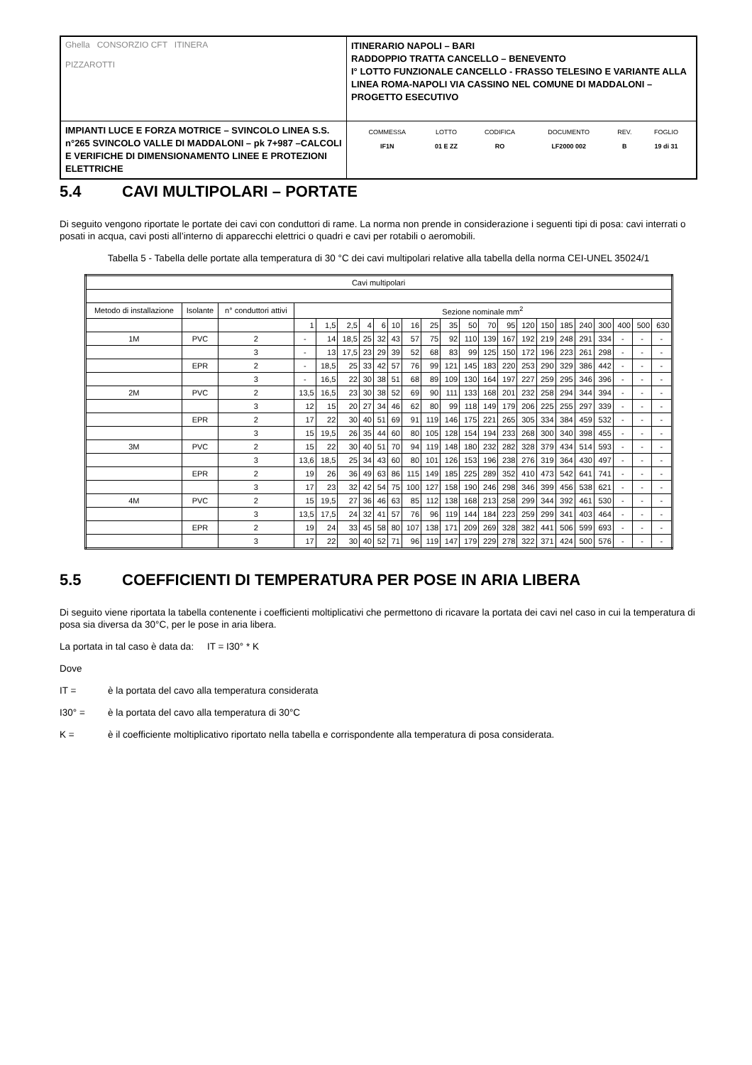| Ghella CONSORZIO CFT ITINERA PIZZAROTTI | ITINERARIO NAPOLI – BARI RADDOPPIO TRATTA CANCELLO – BENEVENTO I° LOTTO FUNZIONALE CANCELLO - FRASSO TELESINO E VARIANTE ALLA LINEA ROMA-NAPOLI VIA CASSINO NEL COMUNE DI MADDALONI – PROGETTO ESECUTIVO |
| IMPIANTI LUCE E FORZA MOTRICE – SVINCOLO LINEA S.S. n°265 SVINCOLO VALLE DI MADDALONI – pk 7+987 –CALCOLI E VERIFICHE DI DIMENSIONAMENTO LINEE E PROTEZIONI ELETTRICHE | / COMMESSA / LOTTO / CODIFICA / DOCUMENTO / REV. / FOGLIO / / IF1N / 01 E ZZ / RO / LF2000 002 / B / 19 di 31 / |
5.4 CAVI MULTIPOLARI – PORTATE
Di seguito vengono riportate le portate dei cavi con conduttori di rame. La norma non prende in considerazione i seguenti tipi di posa: cavi interrati o posati in acqua, cavi posti all’interno di apparecchi elettrici o quadri e cavi per rotabili o aeromobili.
Tabella 5 - Tabella delle portate alla temperatura di 30 °C dei cavi multipolari relative alla tabella della norma CEI-UNEL 35024/1
| Cavi multipolari | | | | | | | | | | | | | | | | | | | | | | |
| Metodo di installazione | Isolante | n° conduttori attivi | Sezione nominale mm<sup>2</sup> | | | | | | | | | | | | | | | | | | | |
| | | | 1 | 1,5 | 2,5 | 4 | 6 | 10 | 16 | 25 | 35 | 50 | 70 | 95 | 120 | 150 | 185 | 240 | 300 | 400 | 500 | 630 |
| 1M | PVC | 2 | - | 14 | 18,5 | 25 | 32 | 43 | 57 | 75 | 92 | 110 | 139 | 167 | 192 | 219 | 248 | 291 | 334 | - | - | - |
| | | 3 | - | 13 | 17,5 | 23 | 29 | 39 | 52 | 68 | 83 | 99 | 125 | 150 | 172 | 196 | 223 | 261 | 298 | - | - | - |
| | EPR | 2 | - | 18,5 | 25 | 33 | 42 | 57 | 76 | 99 | 121 | 145 | 183 | 220 | 253 | 290 | 329 | 386 | 442 | - | - | - |
| | | 3 | - | 16,5 | 22 | 30 | 38 | 51 | 68 | 89 | 109 | 130 | 164 | 197 | 227 | 259 | 295 | 346 | 396 | - | - | - |
| 2M | PVC | 2 | 13,5 | 16,5 | 23 | 30 | 38 | 52 | 69 | 90 | 111 | 133 | 168 | 201 | 232 | 258 | 294 | 344 | 394 | - | - | - |
| | | 3 | 12 | 15 | 20 | 27 | 34 | 46 | 62 | 80 | 99 | 118 | 149 | 179 | 206 | 225 | 255 | 297 | 339 | - | - | - |
| | EPR | 2 | 17 | 22 | 30 | 40 | 51 | 69 | 91 | 119 | 146 | 175 | 221 | 265 | 305 | 334 | 384 | 459 | 532 | - | - | - |
| | | 3 | 15 | 19,5 | 26 | 35 | 44 | 60 | 80 | 105 | 128 | 154 | 194 | 233 | 268 | 300 | 340 | 398 | 455 | - | - | - |
| 3M | PVC | 2 | 15 | 22 | 30 | 40 | 51 | 70 | 94 | 119 | 148 | 180 | 232 | 282 | 328 | 379 | 434 | 514 | 593 | - | - | - |
| | | 3 | 13,6 | 18,5 | 25 | 34 | 43 | 60 | 80 | 101 | 126 | 153 | 196 | 238 | 276 | 319 | 364 | 430 | 497 | - | - | - |
| | EPR | 2 | 19 | 26 | 36 | 49 | 63 | 86 | 115 | 149 | 185 | 225 | 289 | 352 | 410 | 473 | 542 | 641 | 741 | - | - | - |
| | | 3 | 17 | 23 | 32 | 42 | 54 | 75 | 100 | 127 | 158 | 190 | 246 | 298 | 346 | 399 | 456 | 538 | 621 | - | - | - |
| 4M | PVC | 2 | 15 | 19,5 | 27 | 36 | 46 | 63 | 85 | 112 | 138 | 168 | 213 | 258 | 299 | 344 | 392 | 461 | 530 | - | - | - |
| | | 3 | 13,5 | 17,5 | 24 | 32 | 41 | 57 | 76 | 96 | 119 | 144 | 184 | 223 | 259 | 299 | 341 | 403 | 464 | - | - | - |
| | EPR | 2 | 19 | 24 | 33 | 45 | 58 | 80 | 107 | 138 | 171 | 209 | 269 | 328 | 382 | 441 | 506 | 599 | 693 | - | - | - |
| | | 3 | 17 | 22 | 30 | 40 | 52 | 71 | 96 | 119 | 147 | 179 | 229 | 278 | 322 | 371 | 424 | 500 | 576 | - | - | - |
5.5 COEFFICIENTI DI TEMPERATURA PER POSE IN ARIA LIBERA
Di seguito viene riportata la tabella contenente i coefficienti moltiplicativi che permettono di ricavare la portata dei cavi nel caso in cui la temperatura di posa sia diversa da 30°C, per le pose in aria libera.
La portata in tal caso è data da: IT = I30° * K
Dove
IT = è la portata del cavo alla temperatura considerata
I30° = è la portata del cavo alla temperatura di 30°C
K = è il coefficiente moltiplicativo riportato nella tabella e corrispondente alla temperatura di posa considerata.